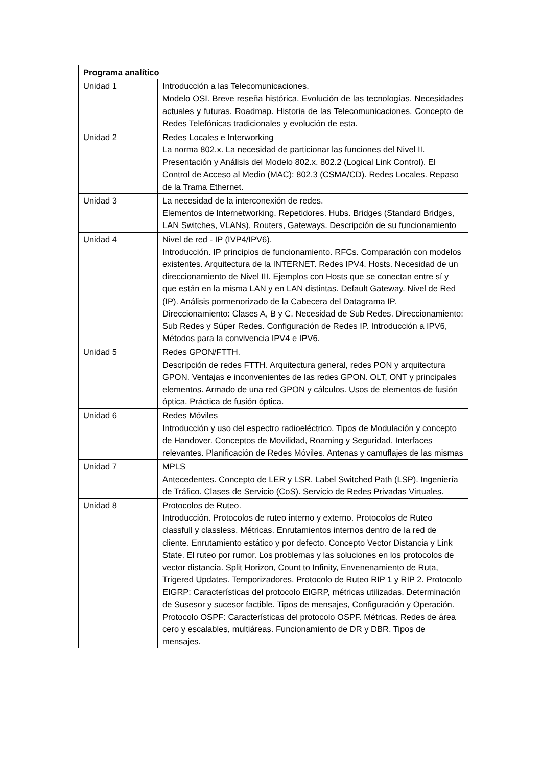| Programa analítico | |
| --- | --- |
| Unidad 1 | Introducción a las Telecomunicaciones. Modelo OSI. Breve reseña histórica. Evolución de las tecnologías. Necesidades actuales y futuras. Roadmap. Historia de las Telecomunicaciones. Concepto de Redes Telefónicas tradicionales y evolución de esta. |
| Unidad 2 | Redes Locales e Interworking La norma 802.x. La necesidad de particionar las funciones del Nivel II. Presentación y Análisis del Modelo 802.x. 802.2 (Logical Link Control). El Control de Acceso al Medio (MAC): 802.3 (CSMA/CD). Redes Locales. Repaso de la Trama Ethernet. |
| Unidad 3 | La necesidad de la interconexión de redes. Elementos de Internetworking. Repetidores. Hubs. Bridges (Standard Bridges, LAN Switches, VLANs), Routers, Gateways. Descripción de su funcionamiento |
| Unidad 4 | Nivel de red - IP (IVP4/IPV6). Introducción. IP principios de funcionamiento. RFCs. Comparación con modelos existentes. Arquitectura de la INTERNET. Redes IPV4. Hosts. Necesidad de un direccionamiento de Nivel III. Ejemplos con Hosts que se conectan entre sí y que están en la misma LAN y en LAN distintas. Default Gateway. Nivel de Red (IP). Análisis pormenorizado de la Cabecera del Datagrama IP. Direccionamiento: Clases A, B y C. Necesidad de Sub Redes. Direccionamiento: Sub Redes y Súper Redes. Configuración de Redes IP. Introducción a IPV6, Métodos para la convivencia IPV4 e IPV6. |
| Unidad 5 | Redes GPON/FTTH. Descripción de redes FTTH. Arquitectura general, redes PON y arquitectura GPON. Ventajas e inconvenientes de las redes GPON. OLT, ONT y principales elementos. Armado de una red GPON y cálculos. Usos de elementos de fusión óptica. Práctica de fusión óptica. |
| Unidad 6 | Redes Móviles Introducción y uso del espectro radioeléctrico. Tipos de Modulación y concepto de Handover. Conceptos de Movilidad, Roaming y Seguridad. Interfaces relevantes. Planificación de Redes Móviles. Antenas y camuflajes de las mismas |
| Unidad 7 | MPLS Antecedentes. Concepto de LER y LSR. Label Switched Path (LSP). Ingeniería de Tráfico. Clases de Servicio (CoS). Servicio de Redes Privadas Virtuales. |
| Unidad 8 | Protocolos de Ruteo. Introducción. Protocolos de ruteo interno y externo. Protocolos de Ruteo classfull y classless. Métricas. Enrutamientos internos dentro de la red de cliente. Enrutamiento estático y por defecto. Concepto Vector Distancia y Link State. El ruteo por rumor. Los problemas y las soluciones en los protocolos de vector distancia. Split Horizon, Count to Infinity, Envenenamiento de Ruta, Trigered Updates. Temporizadores. Protocolo de Ruteo RIP 1 y RIP 2. Protocolo EIGRP: Características del protocolo EIGRP, métricas utilizadas. Determinación de Susesor y sucesor factible. Tipos de mensajes, Configuración y Operación. Protocolo OSPF: Características del protocolo OSPF. Métricas. Redes de área cero y escalables, multiáreas. Funcionamiento de DR y DBR. Tipos de mensajes. |